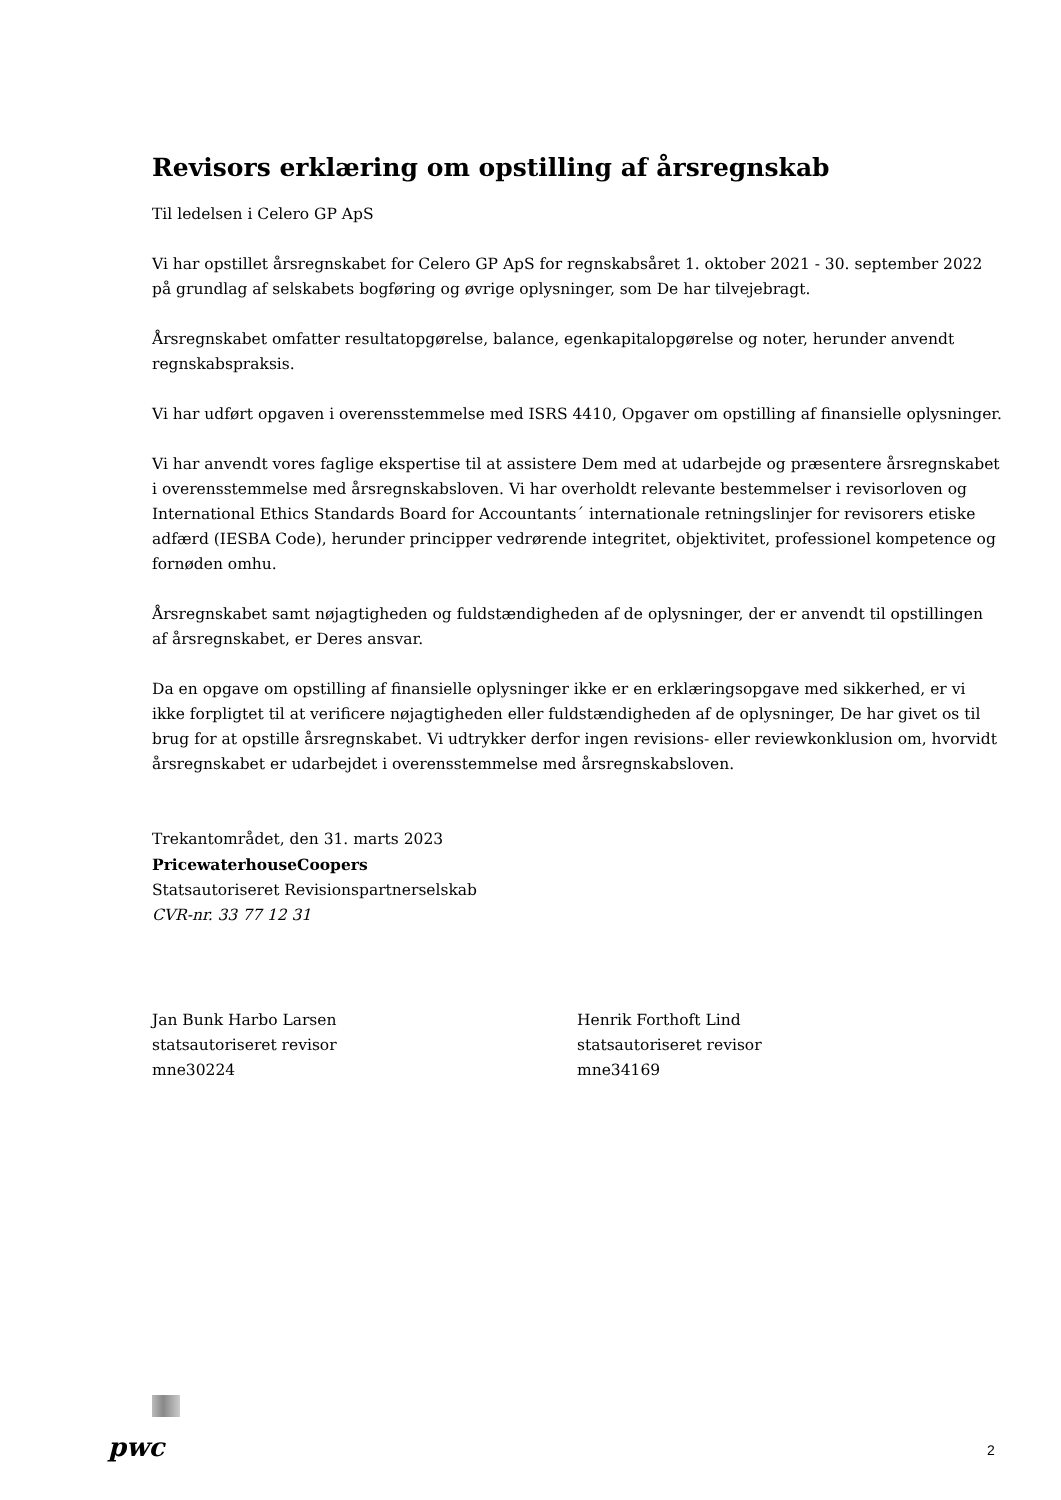Revisors erklæring om opstilling af årsregnskab
Til ledelsen i Celero GP ApS
Vi har opstillet årsregnskabet for Celero GP ApS for regnskabsåret 1. oktober 2021 - 30. september 2022 på grundlag af selskabets bogføring og øvrige oplysninger, som De har tilvejebragt.
Årsregnskabet omfatter resultatopgørelse, balance, egenkapitalopgørelse og noter, herunder anvendt regnskabspraksis.
Vi har udført opgaven i overensstemmelse med ISRS 4410, Opgaver om opstilling af finansielle oplysninger.
Vi har anvendt vores faglige ekspertise til at assistere Dem med at udarbejde og præsentere årsregnskabet i overensstemmelse med årsregnskabsloven. Vi har overholdt relevante bestemmelser i revisorloven og International Ethics Standards Board for Accountants´ internationale retningslinjer for revisorers etiske adfærd (IESBA Code), herunder principper vedrørende integritet, objektivitet, professionel kompetence og fornøden omhu.
Årsregnskabet samt nøjagtigheden og fuldstændigheden af de oplysninger, der er anvendt til opstillingen af årsregnskabet, er Deres ansvar.
Da en opgave om opstilling af finansielle oplysninger ikke er en erklæringsopgave med sikkerhed, er vi ikke forpligtet til at verificere nøjagtigheden eller fuldstændigheden af de oplysninger, De har givet os til brug for at opstille årsregnskabet. Vi udtrykker derfor ingen revisions- eller reviewkonklusion om, hvorvidt årsregnskabet er udarbejdet i overensstemmelse med årsregnskabsloven.
Trekantområdet, den 31. marts 2023
PricewaterhouseCoopers
Statsautoriseret Revisionspartnerselskab
CVR-nr. 33 77 12 31
Jan Bunk Harbo Larsen
statsautoriseret revisor
mne30224
Henrik Forthoft Lind
statsautoriseret revisor
mne34169
pwc 2